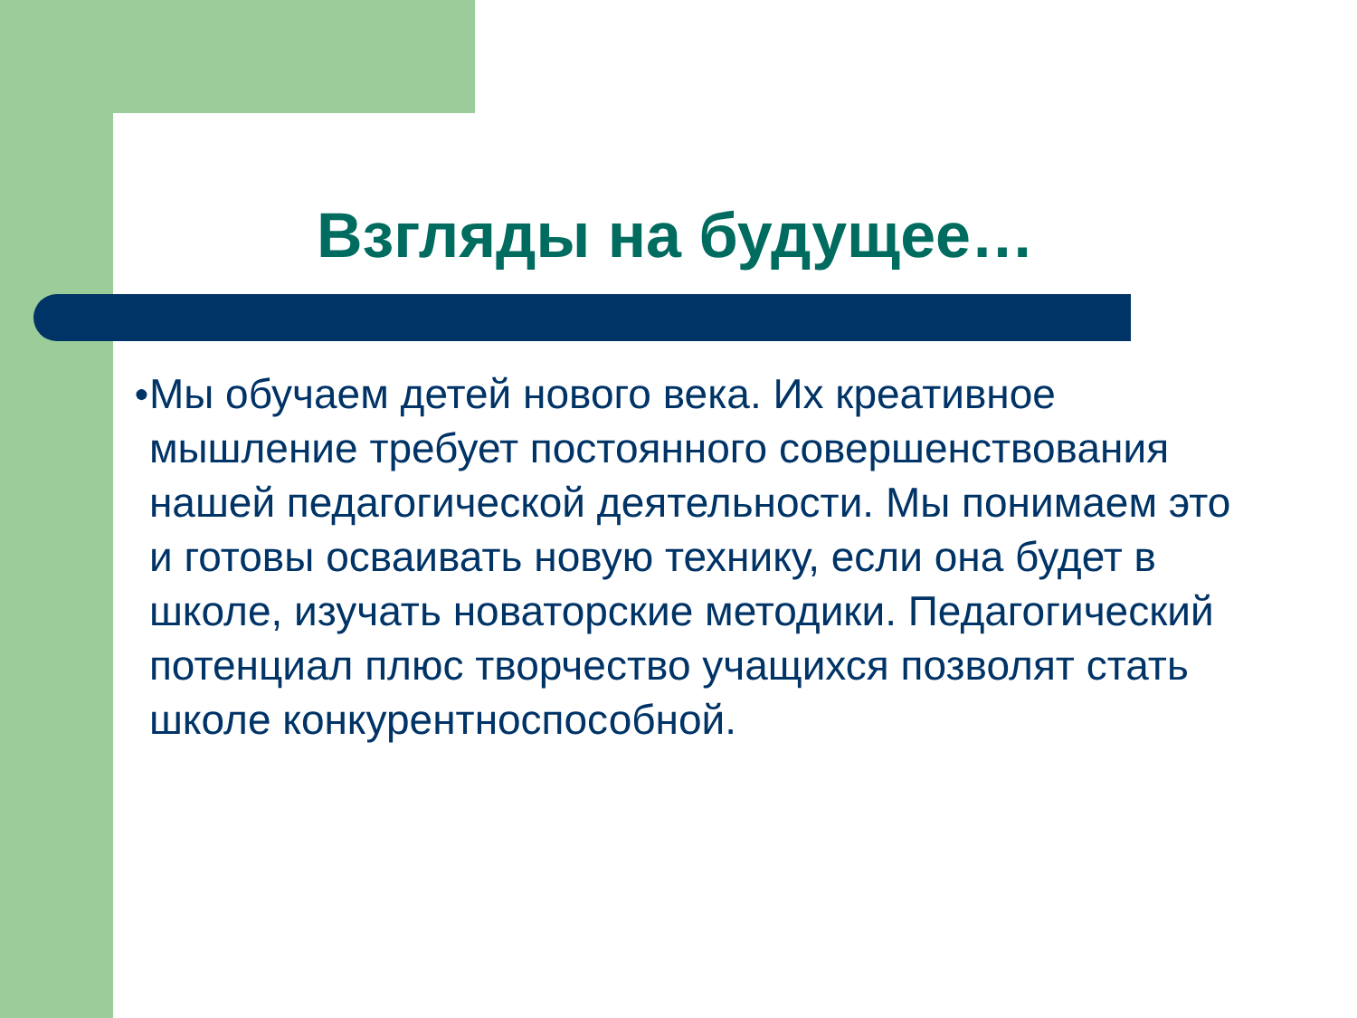Взгляды на будущее…
●
Мы обучаем детей нового века. Их креативное мышление требует постоянного совершенствования нашей педагогической деятельности. Мы понимаем это и готовы осваивать новую технику, если она будет в школе, изучать новаторские методики. Педагогический потенциал плюс творчество учащихся позволят стать школе конкурентноспособной.